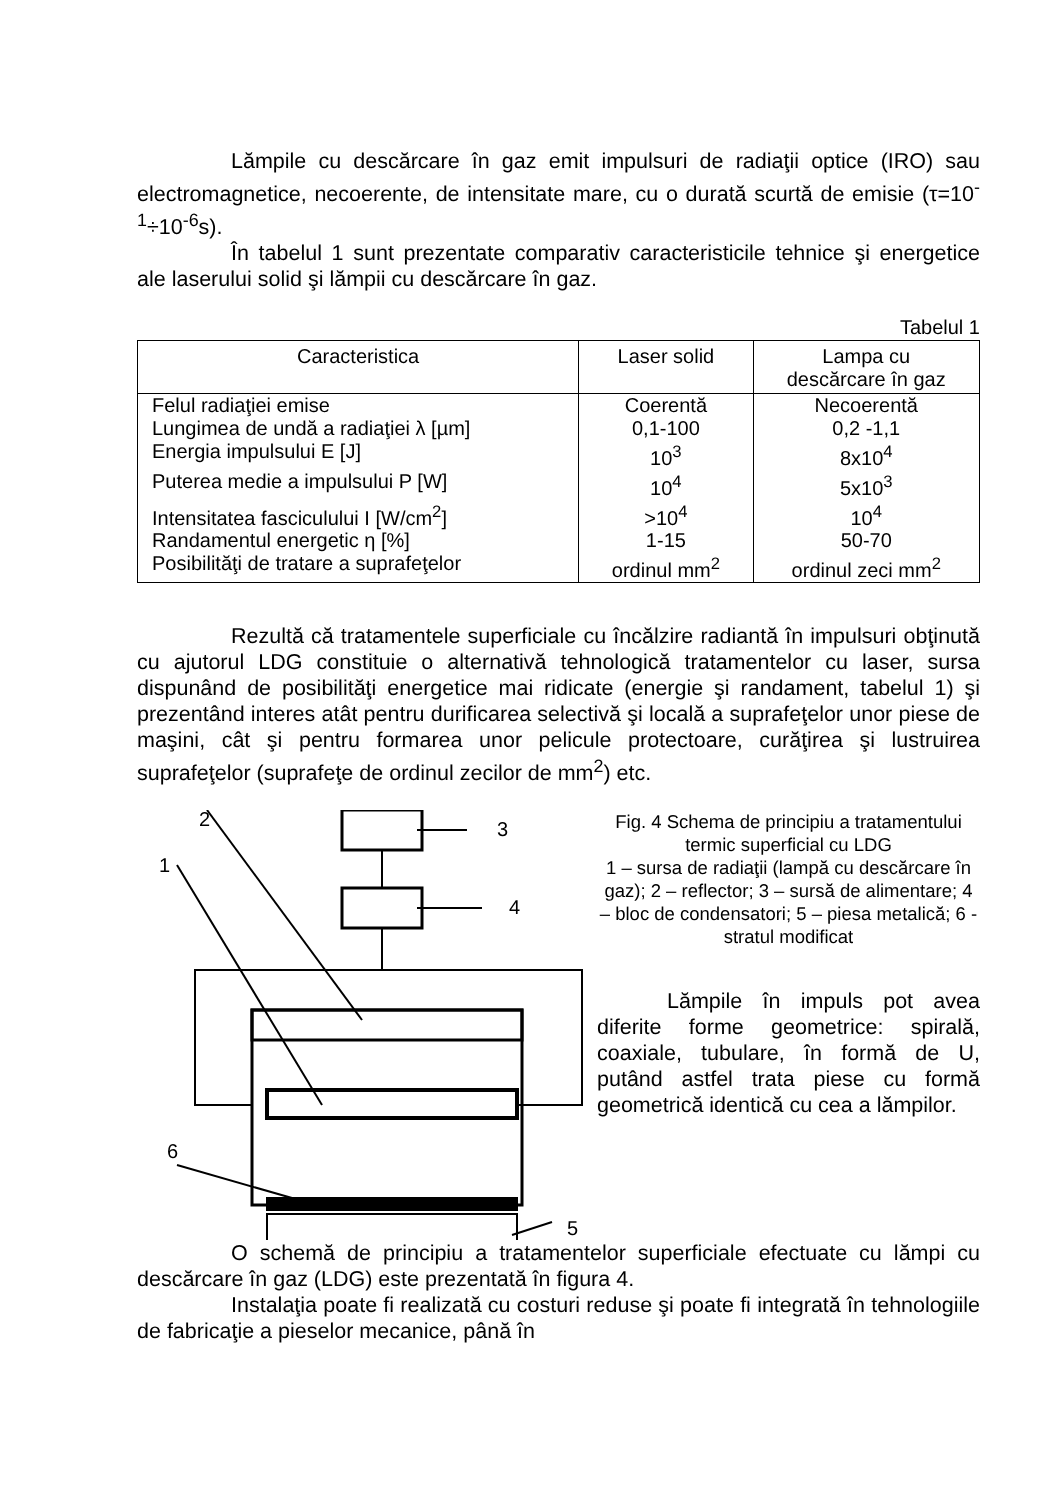Lămpile cu descărcare în gaz emit impulsuri de radiaţii optice (IRO) sau electromagnetice, necoerente, de intensitate mare, cu o durată scurtă de emisie (τ=10<sup>-1</sup>÷10<sup>-6</sup>s).
În tabelul 1 sunt prezentate comparativ caracteristicile tehnice şi energetice ale laserului solid şi lămpii cu descărcare în gaz.
Tabelul 1
| Caracteristica | Laser solid | Lampa cu descărcare în gaz |
| --- | --- | --- |
| Felul radiaţiei emise | Coerentă | Necoerentă |
| Lungimea de undă a radiaţiei λ [µm] | 0,1-100 | 0,2 -1,1 |
| Energia impulsului E [J] | 10<sup>3</sup> | 8x10<sup>4</sup> |
| Puterea medie a impulsului P [W] | 10<sup>4</sup> | 5x10<sup>3</sup> |
| Intensitatea fasciculului I [W/cm<sup>2</sup>] | >10<sup>4</sup> | 10<sup>4</sup> |
| Randamentul energetic η [%] | 1-15 | 50-70 |
| Posibilităţi de tratare a suprafeţelor | ordinul mm<sup>2</sup> | ordinul zeci mm<sup>2</sup> |
Rezultă că tratamentele superficiale cu încălzire radiantă în impulsuri obţinută cu ajutorul LDG constituie o alternativă tehnologică tratamentelor cu laser, sursa dispunând de posibilităţi energetice mai ridicate (energie şi randament, tabelul 1) şi prezentând interes atât pentru durificarea selectivă şi locală a suprafeţelor unor piese de maşini, cât şi pentru formarea unor pelicule protectoare, curăţirea şi lustruirea suprafeţelor (suprafeţe de ordinul zecilor de mm<sup>2</sup>) etc.
2
3
1
4
6
5
Fig. 4 Schema de principiu a tratamentului termic superficial cu LDG
1 – sursa de radiaţii (lampă cu descărcare în gaz); 2 – reflector; 3 – sursă de alimentare; 4 – bloc de condensatori; 5 – piesa metalică; 6 - stratul modificat
Lămpile în impuls pot avea diferite forme geometrice: spirală, coaxiale, tubulare, în formă de U, putând astfel trata piese cu formă geometrică identică cu cea a lămpilor.
O schemă de principiu a tratamentelor superficiale efectuate cu lămpi cu descărcare în gaz (LDG) este prezentată în figura 4.
Instalaţia poate fi realizată cu costuri reduse şi poate fi integrată în tehnologiile de fabricaţie a pieselor mecanice, până în